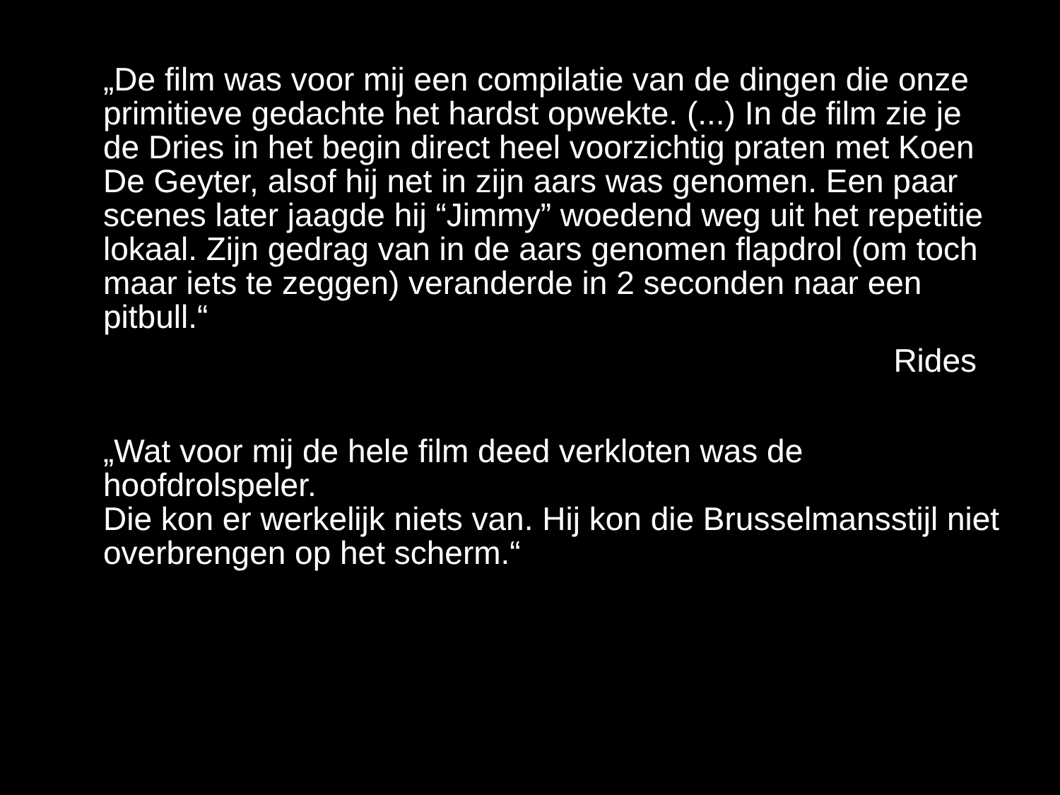„De film was voor mij een compilatie van de dingen die onze primitieve gedachte het hardst opwekte. (...) In de film zie je de Dries in het begin direct heel voorzichtig praten met Koen De Geyter, alsof hij net in zijn aars was genomen. Een paar scenes later jaagde hij “Jimmy” woedend weg uit het repetitie lokaal. Zijn gedrag van in de aars genomen flapdrol (om toch maar iets te zeggen) veranderde in 2 seconden naar een pitbull.“
Rides
„Wat voor mij de hele film deed verkloten was de hoofdrolspeler.
Die kon er werkelijk niets van. Hij kon die Brusselmansstijl niet overbrengen op het scherm.“